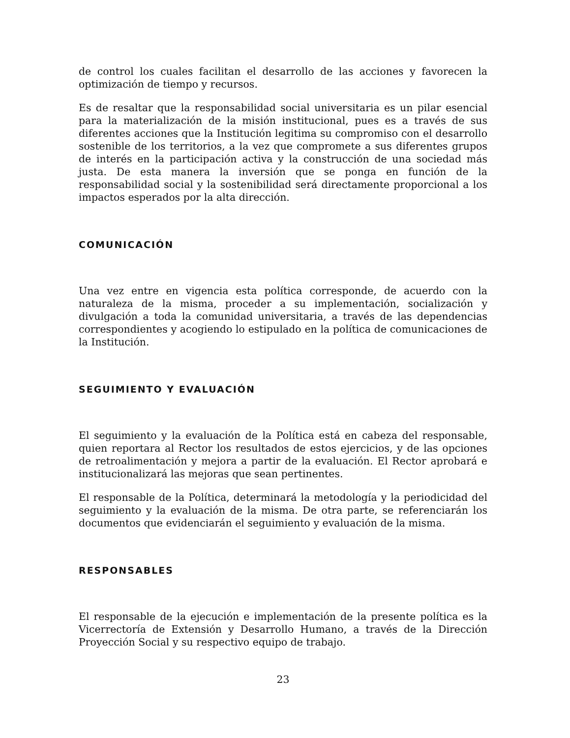de control los cuales facilitan el desarrollo de las acciones y favorecen la optimización de tiempo y recursos.
Es de resaltar que la responsabilidad social universitaria es un pilar esencial para la materialización de la misión institucional, pues es a través de sus diferentes acciones que la Institución legitima su compromiso con el desarrollo sostenible de los territorios, a la vez que compromete a sus diferentes grupos de interés en la participación activa y la construcción de una sociedad más justa. De esta manera la inversión que se ponga en función de la responsabilidad social y la sostenibilidad será directamente proporcional a los impactos esperados por la alta dirección.
COMUNICACIÓN
Una vez entre en vigencia esta política corresponde, de acuerdo con la naturaleza de la misma, proceder a su implementación, socialización y divulgación a toda la comunidad universitaria, a través de las dependencias correspondientes y acogiendo lo estipulado en la política de comunicaciones de la Institución.
SEGUIMIENTO Y EVALUACIÓN
El seguimiento y la evaluación de la Política está en cabeza del responsable, quien reportara al Rector los resultados de estos ejercicios, y de las opciones de retroalimentación y mejora a partir de la evaluación. El Rector aprobará e institucionalizará las mejoras que sean pertinentes.
El responsable de la Política, determinará la metodología y la periodicidad del seguimiento y la evaluación de la misma. De otra parte, se referenciarán los documentos que evidenciarán el seguimiento y evaluación de la misma.
RESPONSABLES
El responsable de la ejecución e implementación de la presente política es la Vicerrectoría de Extensión y Desarrollo Humano, a través de la Dirección Proyección Social y su respectivo equipo de trabajo.
23